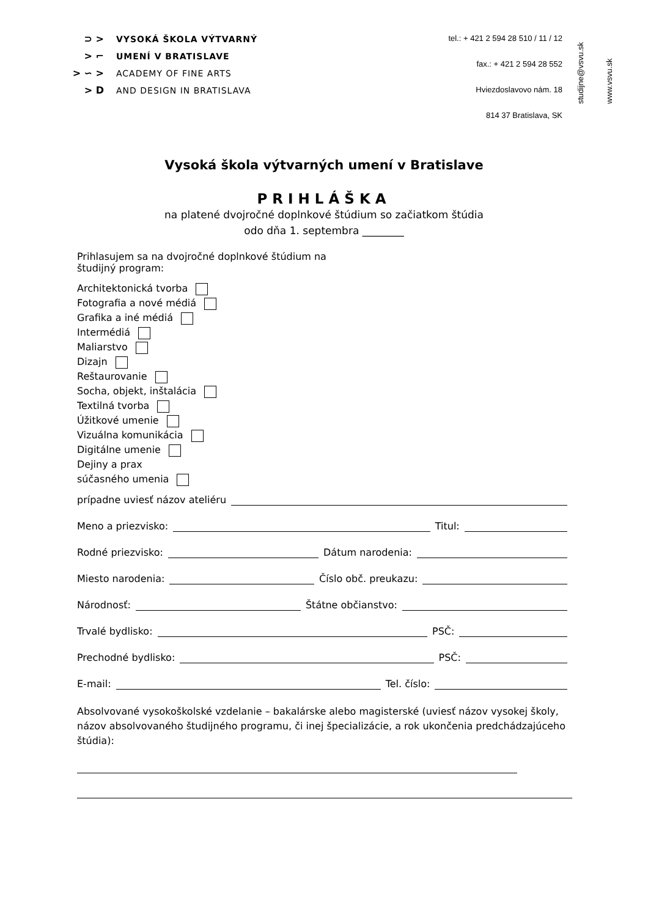⊃ >
> ⌐
> ∽ >
> D
VYSOKÁ ŠKOLA VÝTVARNÝ
UMENÍ V BRATISLAVE
ACADEMY OF FINE ARTS
AND DESIGN IN BRATISLAVA
tel.: + 421 2 594 28 510 / 11 / 12
fax.: + 421 2 594 28 552
Hviezdoslavovo nám. 18
814 37 Bratislava, SK
studijne@vsvu.sk
www.vsvu.sk
Vysoká škola výtvarných umení v Bratislave
PRIHLÁŠKA
na platené dvojročné doplnkové štúdium so začiatkom štúdia
odo dňa 1. septembra ________
Prihlasujem sa na dvojročné doplnkové štúdium na
študijný program:
Architektonická tvorba
Fotografia a nové médiá
Grafika a iné médiá
Intermédiá
Maliarstvo
Dizajn
Reštaurovanie
Socha, objekt, inštalácia
Textilná tvorba
Úžitkové umenie
Vizuálna komunikácia
Digitálne umenie
Dejiny a prax
súčasného umenia
prípadne uviesť názov ateliéru
Meno a priezvisko: Titul:
Rodné priezvisko: Dátum narodenia:
Miesto narodenia: Číslo obč. preukazu:
Národnosť: Štátne občianstvo:
Trvalé bydlisko: PSČ:
Prechodné bydlisko: PSČ:
E-mail: Tel. číslo:
Absolvované vysokoškolské vzdelanie – bakalárske alebo magisterské (uviesť názov vysokej školy, názov absolvovaného študijného programu, či inej špecializácie, a rok ukončenia predchádzajúceho štúdia):